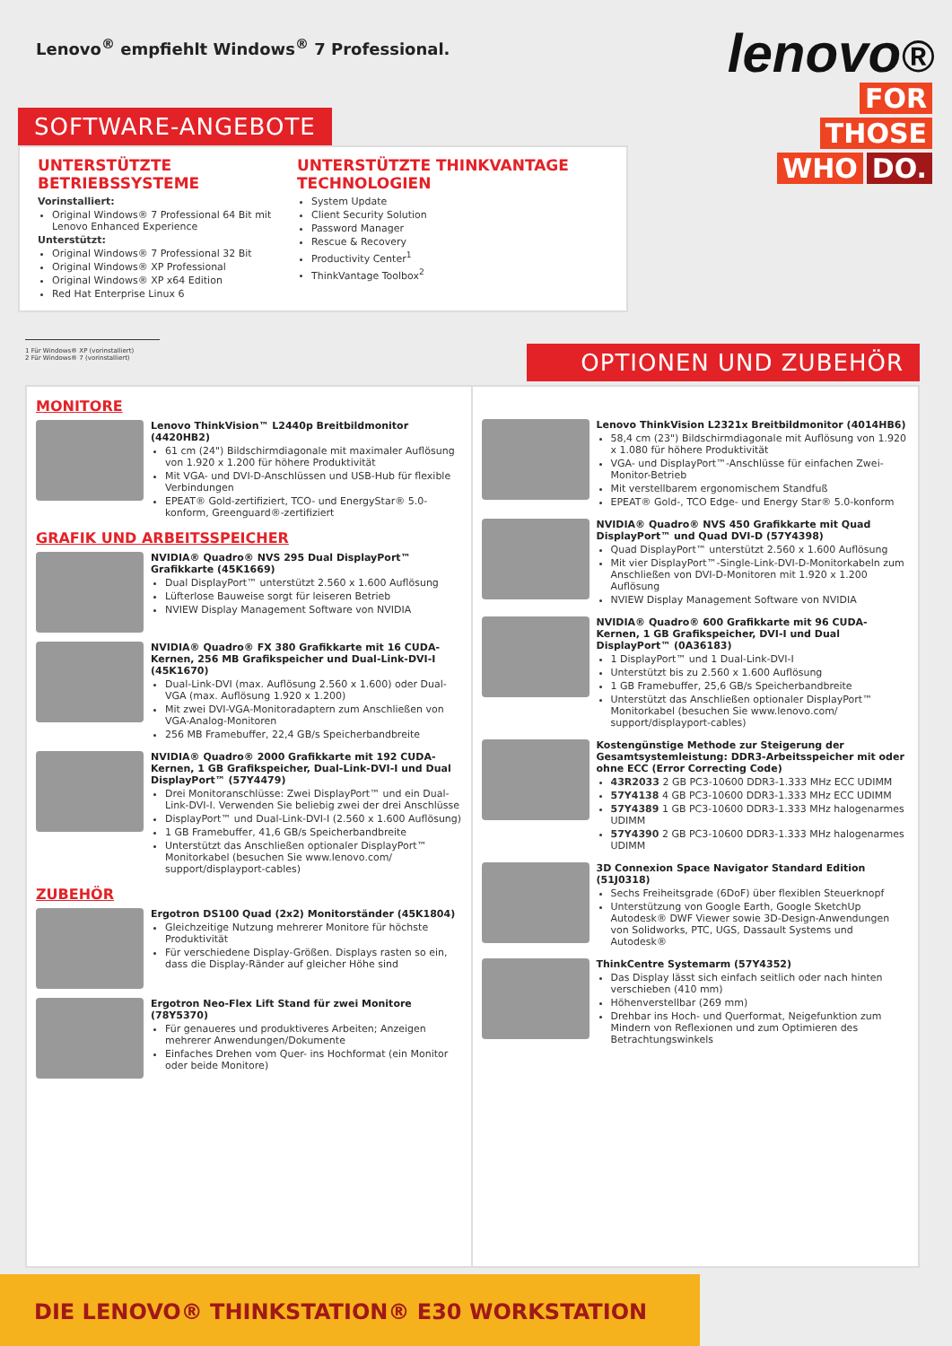Lenovo<sup>®</sup> empfiehlt Windows<sup>®</sup> 7 Professional.
lenovo®
FOR
THOSE
WHO DO.
SOFTWARE-ANGEBOTE
UNTERSTÜTZTE BETRIEBSSYSTEME
Vorinstalliert:
Original Windows® 7 Professional 64 Bit mit Lenovo Enhanced Experience
Unterstützt:
Original Windows® 7 Professional 32 Bit
Original Windows® XP Professional
Original Windows® XP x64 Edition
Red Hat Enterprise Linux 6
UNTERSTÜTZTE THINKVANTAGE TECHNOLOGIEN
System Update
Client Security Solution
Password Manager
Rescue & Recovery
Productivity Center<sup>1</sup>
ThinkVantage Toolbox<sup>2</sup>
1 Für Windows® XP (vorinstalliert)
2 Für Windows® 7 (vorinstalliert)
OPTIONEN UND ZUBEHÖR
MONITORE
Lenovo ThinkVision™ L2440p Breitbildmonitor (4420HB2)
61 cm (24") Bildschirmdiagonale mit maximaler Auflösung von 1.920 x 1.200 für höhere Produktivität
Mit VGA- und DVI-D-Anschlüssen und USB-Hub für flexible Verbindungen
EPEAT® Gold-zertifiziert, TCO- und EnergyStar® 5.0-konform, Greenguard®-zertifiziert
GRAFIK UND ARBEITSSPEICHER
NVIDIA® Quadro® NVS 295 Dual DisplayPort™ Grafikkarte (45K1669)
Dual DisplayPort™ unterstützt 2.560 x 1.600 Auflösung
Lüfterlose Bauweise sorgt für leiseren Betrieb
NVIEW Display Management Software von NVIDIA
NVIDIA® Quadro® FX 380 Grafikkarte mit 16 CUDA-Kernen, 256 MB Grafikspeicher und Dual-Link-DVI-I (45K1670)
Dual-Link-DVI (max. Auflösung 2.560 x 1.600) oder Dual-VGA (max. Auflösung 1.920 x 1.200)
Mit zwei DVI-VGA-Monitoradaptern zum Anschließen von VGA-Analog-Monitoren
256 MB Framebuffer, 22,4 GB/s Speicherbandbreite
NVIDIA® Quadro® 2000 Grafikkarte mit 192 CUDA-Kernen, 1 GB Grafikspeicher, Dual-Link-DVI-I und Dual DisplayPort™ (57Y4479)
Drei Monitoranschlüsse: Zwei DisplayPort™ und ein Dual-Link-DVI-I. Verwenden Sie beliebig zwei der drei Anschlüsse
DisplayPort™ und Dual-Link-DVI-I (2.560 x 1.600 Auflösung)
1 GB Framebuffer, 41,6 GB/s Speicherbandbreite
Unterstützt das Anschließen optionaler DisplayPort™ Monitorkabel (besuchen Sie www.lenovo.com/ support/displayport-cables)
ZUBEHÖR
Ergotron DS100 Quad (2x2) Monitorständer (45K1804)
Gleichzeitige Nutzung mehrerer Monitore für höchste Produktivität
Für verschiedene Display-Größen. Displays rasten so ein, dass die Display-Ränder auf gleicher Höhe sind
Ergotron Neo-Flex Lift Stand für zwei Monitore (78Y5370)
Für genaueres und produktiveres Arbeiten; Anzeigen mehrerer Anwendungen/Dokumente
Einfaches Drehen vom Quer- ins Hochformat (ein Monitor oder beide Monitore)
Lenovo ThinkVision L2321x Breitbildmonitor (4014HB6)
58,4 cm (23") Bildschirmdiagonale mit Auflösung von 1.920 x 1.080 für höhere Produktivität
VGA- und DisplayPort™-Anschlüsse für einfachen Zwei-Monitor-Betrieb
Mit verstellbarem ergonomischem Standfuß
EPEAT® Gold-, TCO Edge- und Energy Star® 5.0-konform
NVIDIA® Quadro® NVS 450 Grafikkarte mit Quad DisplayPort™ und Quad DVI-D (57Y4398)
Quad DisplayPort™ unterstützt 2.560 x 1.600 Auflösung
Mit vier DisplayPort™-Single-Link-DVI-D-Monitorkabeln zum Anschließen von DVI-D-Monitoren mit 1.920 x 1.200 Auflösung
NVIEW Display Management Software von NVIDIA
NVIDIA® Quadro® 600 Grafikkarte mit 96 CUDA-Kernen, 1 GB Grafikspeicher, DVI-I und Dual DisplayPort™ (0A36183)
1 DisplayPort™ und 1 Dual-Link-DVI-I
Unterstützt bis zu 2.560 x 1.600 Auflösung
1 GB Framebuffer, 25,6 GB/s Speicherbandbreite
Unterstützt das Anschließen optionaler DisplayPort™ Monitorkabel (besuchen Sie www.lenovo.com/ support/displayport-cables)
Kostengünstige Methode zur Steigerung der Gesamtsystemleistung: DDR3-Arbeitsspeicher mit oder ohne ECC (Error Correcting Code)
43R2033 2 GB PC3-10600 DDR3-1.333 MHz ECC UDIMM
57Y4138 4 GB PC3-10600 DDR3-1.333 MHz ECC UDIMM
57Y4389 1 GB PC3-10600 DDR3-1.333 MHz halogenarmes UDIMM
57Y4390 2 GB PC3-10600 DDR3-1.333 MHz halogenarmes UDIMM
3D Connexion Space Navigator Standard Edition (51J0318)
Sechs Freiheitsgrade (6DoF) über flexiblen Steuerknopf
Unterstützung von Google Earth, Google SketchUp Autodesk® DWF Viewer sowie 3D-Design-Anwendungen von Solidworks, PTC, UGS, Dassault Systems und Autodesk®
ThinkCentre Systemarm (57Y4352)
Das Display lässt sich einfach seitlich oder nach hinten verschieben (410 mm)
Höhenverstellbar (269 mm)
Drehbar ins Hoch- und Querformat, Neigefunktion zum Mindern von Reflexionen und zum Optimieren des Betrachtungswinkels
DIE LENOVO® THINKSTATION® E30 WORKSTATION